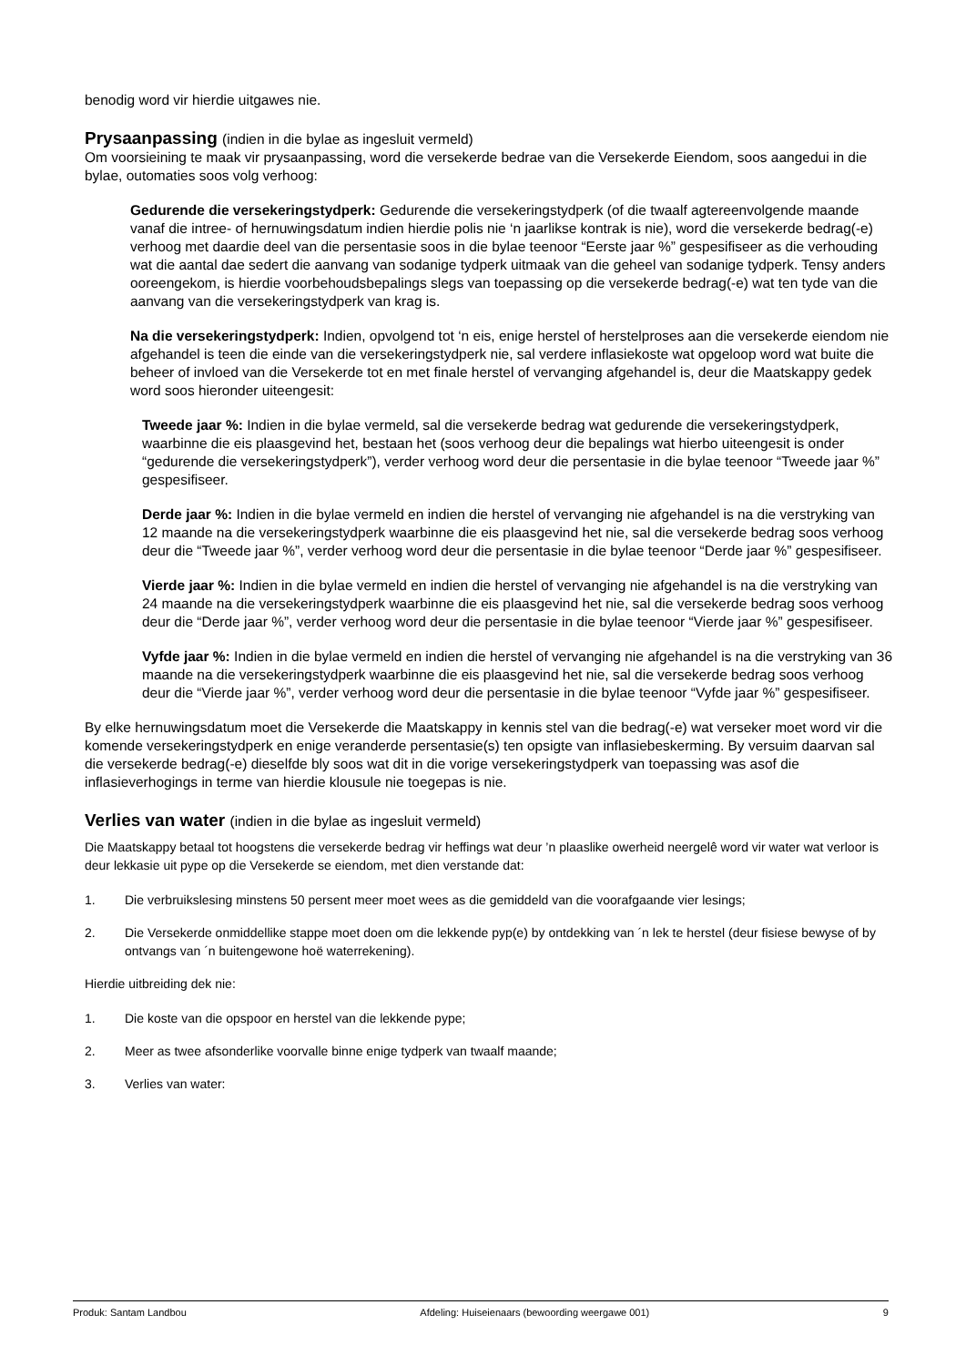benodig word vir hierdie uitgawes nie.
Prysaanpassing (indien in die bylae as ingesluit vermeld)
Om voorsieining te maak vir prysaanpassing, word die versekerde bedrae van die Versekerde Eiendom, soos aangedui in die bylae, outomaties soos volg verhoog:
Gedurende die versekeringstydperk: Gedurende die versekeringstydperk (of die twaalf agtereenvolgende maande vanaf die intree- of hernuwingsdatum indien hierdie polis nie ‘n jaarlikse kontrak is nie), word die versekerde bedrag(-e) verhoog met daardie deel van die persentasie soos in die bylae teenoor “Eerste jaar %” gespesifiseer as die verhouding wat die aantal dae sedert die aanvang van sodanige tydperk uitmaak van die geheel van sodanige tydperk. Tensy anders ooreengekom, is hierdie voorbehoudsbepalings slegs van toepassing op die versekerde bedrag(-e) wat ten tyde van die aanvang van die versekeringstydperk van krag is.
Na die versekeringstydperk: Indien, opvolgend tot ‘n eis, enige herstel of herstelproses aan die versekerde eiendom nie afgehandel is teen die einde van die versekeringstydperk nie, sal verdere inflasiekoste wat opgeloop word wat buite die beheer of invloed van die Versekerde tot en met finale herstel of vervanging afgehandel is, deur die Maatskappy gedek word soos hieronder uiteengesit:
Tweede jaar %: Indien in die bylae vermeld, sal die versekerde bedrag wat gedurende die versekeringstydperk, waarbinne die eis plaasgevind het, bestaan het (soos verhoog deur die bepalings wat hierbo uiteengesit is onder “gedurende die versekeringstydperk”), verder verhoog word deur die persentasie in die bylae teenoor “Tweede jaar %” gespesifiseer.
Derde jaar %: Indien in die bylae vermeld en indien die herstel of vervanging nie afgehandel is na die verstryking van 12 maande na die versekeringstydperk waarbinne die eis plaasgevind het nie, sal die versekerde bedrag soos verhoog deur die “Tweede jaar %”, verder verhoog word deur die persentasie in die bylae teenoor “Derde jaar %” gespesifiseer.
Vierde jaar %: Indien in die bylae vermeld en indien die herstel of vervanging nie afgehandel is na die verstryking van 24 maande na die versekeringstydperk waarbinne die eis plaasgevind het nie, sal die versekerde bedrag soos verhoog deur die “Derde jaar %”, verder verhoog word deur die persentasie in die bylae teenoor “Vierde jaar %” gespesifiseer.
Vyfde jaar %: Indien in die bylae vermeld en indien die herstel of vervanging nie afgehandel is na die verstryking van 36 maande na die versekeringstydperk waarbinne die eis plaasgevind het nie, sal die versekerde bedrag soos verhoog deur die “Vierde jaar %”, verder verhoog word deur die persentasie in die bylae teenoor “Vyfde jaar %” gespesifiseer.
By elke hernuwingsdatum moet die Versekerde die Maatskappy in kennis stel van die bedrag(-e) wat verseker moet word vir die komende versekeringstydperk en enige veranderde persentasie(s) ten opsigte van inflasiebeskerming. By versuim daarvan sal die versekerde bedrag(-e) dieselfde bly soos wat dit in die vorige versekeringstydperk van toepassing was asof die inflasieverhogings in terme van hierdie klousule nie toegepas is nie.
Verlies van water (indien in die bylae as ingesluit vermeld)
Die Maatskappy betaal tot hoogstens die versekerde bedrag vir heffings wat deur ’n plaaslike owerheid neergelê word vir water wat verloor is deur lekkasie uit pype op die Versekerde se eiendom, met dien verstande dat:
1. Die verbruikslesing minstens 50 persent meer moet wees as die gemiddeld van die voorafgaande vier lesings;
2. Die Versekerde onmiddellike stappe moet doen om die lekkende pyp(e) by ontdekking van ´n lek te herstel (deur fisiese bewyse of by ontvangs van ´n buitengewone hoë waterrekening).
Hierdie uitbreiding dek nie:
1. Die koste van die opspoor en herstel van die lekkende pype;
2. Meer as twee afsonderlike voorvalle binne enige tydperk van twaalf maande;
3. Verlies van water:
Produk: Santam Landbou Afdeling: Huiseienaars (bewoording weergawe 001) 9